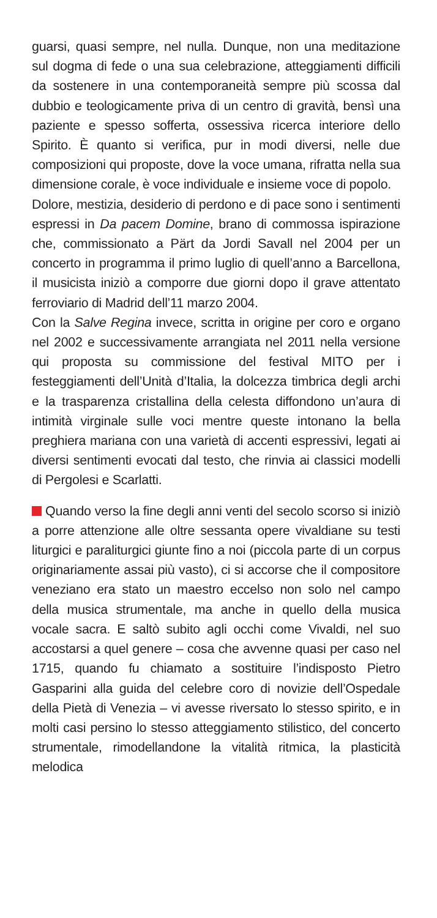guarsi, quasi sempre, nel nulla. Dunque, non una medita­zione sul dogma di fede o una sua celebrazione, atteggia­menti difficili da sostenere in una contemporaneità sempre più scossa dal dubbio e teologicamente priva di un centro di gravità, bensì una paziente e spesso sofferta, ossessiva ricerca interiore dello Spirito. È quanto si verifica, pur in modi diversi, nelle due composizioni qui proposte, dove la voce umana, rifratta nella sua dimensione corale, è voce individuale e insieme voce di popolo.
Dolore, mestizia, desiderio di perdono e di pace sono i sentimenti espressi in Da pacem Domine, brano di com­mossa ispirazione che, commissionato a Pärt da Jordi Savall nel 2004 per un concerto in programma il primo luglio di quell’anno a Barcellona, il musicista iniziò a com­porre due giorni dopo il grave attentato ferroviario di Madrid dell’11 marzo 2004.
Con la Salve Regina invece, scritta in origine per coro e organo nel 2002 e successivamente arrangiata nel 2011 nella versione qui proposta su commissione del festival MITO per i festeggiamenti dell’Unità d’Italia, la dolcezza timbrica degli archi e la trasparenza cristallina della celesta diffondono un’aura di intimità virginale sulle voci mentre queste intonano la bella preghiera mariana con una varietà di accenti espressivi, legati ai diversi sentimenti evocati dal testo, che rinvia ai classici modelli di Pergolesi e Scarlatti.
Quando verso la fine degli anni venti del secolo scorso si iniziò a porre attenzione alle oltre sessanta opere vival­diane su testi liturgici e paraliturgici giunte fino a noi (picco­la parte di un corpus originariamente assai più vasto), ci si accorse che il compositore veneziano era stato un maestro eccelso non solo nel campo della musica strumentale, ma anche in quello della musica vocale sacra. E saltò subito agli occhi come Vivaldi, nel suo accostarsi a quel genere – cosa che avvenne quasi per caso nel 1715, quando fu chia­mato a sostituire l’indisposto Pietro Gasparini alla guida del celebre coro di novizie dell’Ospedale della Pietà di Venezia – vi avesse riversato lo stesso spirito, e in molti casi persi­no lo stesso atteggiamento stilistico, del concerto strumen­tale, rimodellandone la vitalità ritmica, la plasticità melodica